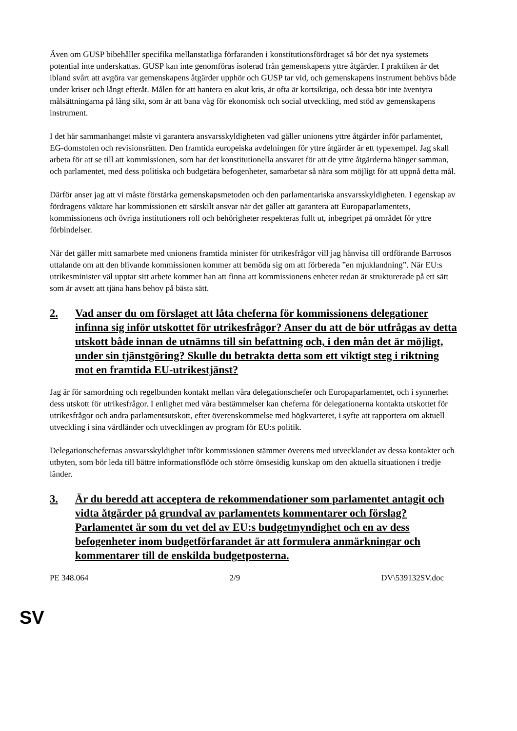Även om GUSP bibehåller specifika mellanstatliga förfaranden i konstitutionsfördraget så bör det nya systemets potential inte underskattas. GUSP kan inte genomföras isolerad från gemenskapens yttre åtgärder. I praktiken är det ibland svårt att avgöra var gemenskapens åtgärder upphör och GUSP tar vid, och gemenskapens instrument behövs både under kriser och långt efteråt. Målen för att hantera en akut kris, är ofta är kortsiktiga, och dessa bör inte äventyra målsättningarna på lång sikt, som är att bana väg för ekonomisk och social utveckling, med stöd av gemenskapens instrument.
I det här sammanhanget måste vi garantera ansvarsskyldigheten vad gäller unionens yttre åtgärder inför parlamentet, EG-domstolen och revisionsrätten. Den framtida europeiska avdelningen för yttre åtgärder är ett typexempel. Jag skall arbeta för att se till att kommissionen, som har det konstitutionella ansvaret för att de yttre åtgärderna hänger samman, och parlamentet, med dess politiska och budgetära befogenheter, samarbetar så nära som möjligt för att uppnå detta mål.
Därför anser jag att vi måste förstärka gemenskapsmetoden och den parlamentariska ansvarsskyldigheten. I egenskap av fördragens väktare har kommissionen ett särskilt ansvar när det gäller att garantera att Europaparlamentets, kommissionens och övriga institutioners roll och behörigheter respekteras fullt ut, inbegripet på området för yttre förbindelser.
När det gäller mitt samarbete med unionens framtida minister för utrikesfrågor vill jag hänvisa till ordförande Barrosos uttalande om att den blivande kommissionen kommer att bemöda sig om att förbereda ”en mjuklandning”. När EU:s utrikesminister väl upptar sitt arbete kommer han att finna att kommissionens enheter redan är strukturerade på ett sätt som är avsett att tjäna hans behov på bästa sätt.
2. Vad anser du om förslaget att låta cheferna för kommissionens delegationer infinna sig inför utskottet för utrikesfrågor? Anser du att de bör utfrågas av detta utskott både innan de utnämns till sin befattning och, i den mån det är möjligt, under sin tjänstgöring? Skulle du betrakta detta som ett viktigt steg i riktning mot en framtida EU-utrikestjänst?
Jag är för samordning och regelbunden kontakt mellan våra delegationschefer och Europaparlamentet, och i synnerhet dess utskott för utrikesfrågor. I enlighet med våra bestämmelser kan cheferna för delegationerna kontakta utskottet för utrikesfrågor och andra parlamentsutskott, efter överenskommelse med högkvarteret, i syfte att rapportera om aktuell utveckling i sina värdländer och utvecklingen av program för EU:s politik.
Delegationschefernas ansvarsskyldighet inför kommissionen stämmer överens med utvecklandet av dessa kontakter och utbyten, som bör leda till bättre informationsflöde och större ömsesidig kunskap om den aktuella situationen i tredje länder.
3. Är du beredd att acceptera de rekommendationer som parlamentet antagit och vidta åtgärder på grundval av parlamentets kommentarer och förslag? Parlamentet är som du vet del av EU:s budgetmyndighet och en av dess befogenheter inom budgetförfarandet är att formulera anmärkningar och kommentarer till de enskilda budgetposterna.
PE 348.064 2/9 DV\539132SV.doc
SV